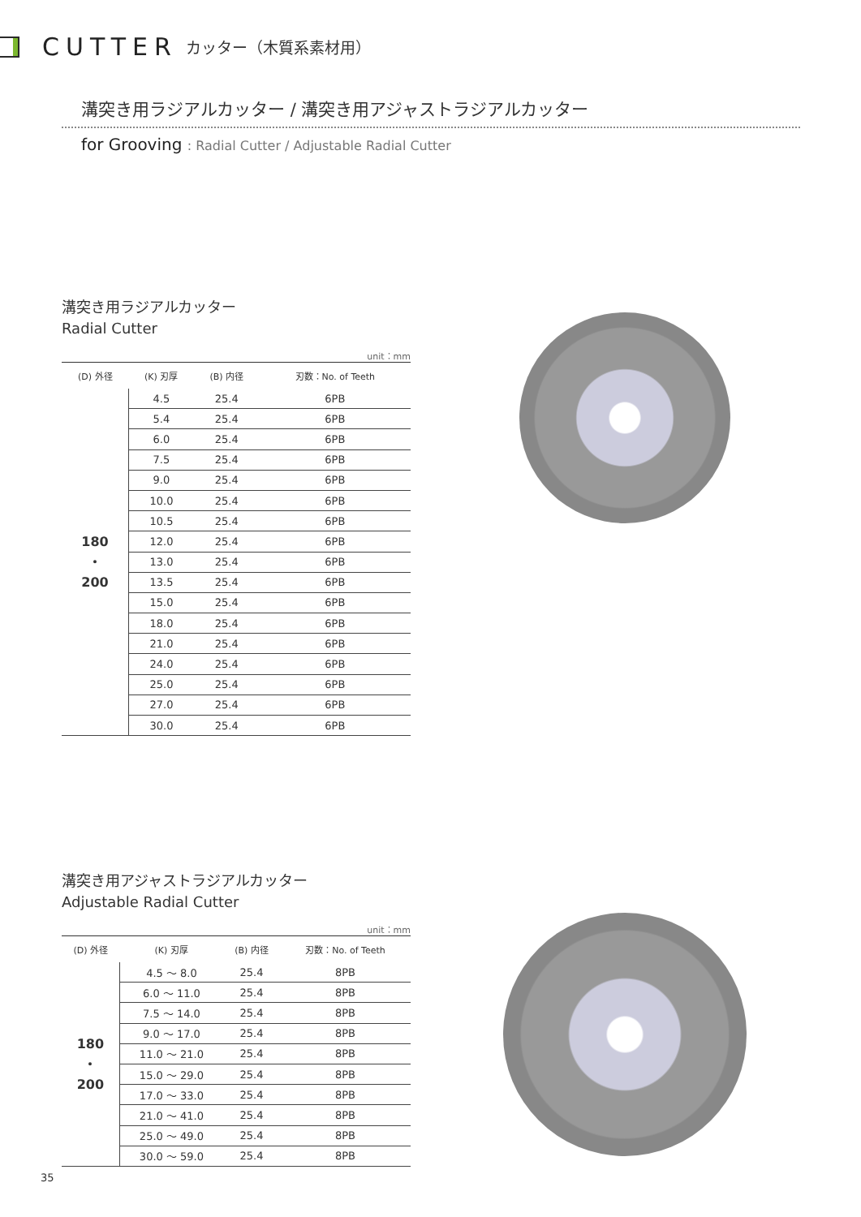CUTTER カッター（木質系素材用）
溝突き用ラジアルカッター / 溝突き用アジャストラジアルカッター
for Grooving : Radial Cutter / Adjustable Radial Cutter
溝突き用ラジアルカッター
Radial Cutter
unit：mm
| (D) 外径 | (K) 刃厚 | (B) 内径 | 刃数：No. of Teeth |
| --- | --- | --- | --- |
| 180 ・ 200 | 4.5 | 25.4 | 6PB |
| | 5.4 | 25.4 | 6PB |
| | 6.0 | 25.4 | 6PB |
| | 7.5 | 25.4 | 6PB |
| | 9.0 | 25.4 | 6PB |
| | 10.0 | 25.4 | 6PB |
| | 10.5 | 25.4 | 6PB |
| | 12.0 | 25.4 | 6PB |
| | 13.0 | 25.4 | 6PB |
| | 13.5 | 25.4 | 6PB |
| | 15.0 | 25.4 | 6PB |
| | 18.0 | 25.4 | 6PB |
| | 21.0 | 25.4 | 6PB |
| | 24.0 | 25.4 | 6PB |
| | 25.0 | 25.4 | 6PB |
| | 27.0 | 25.4 | 6PB |
| | 30.0 | 25.4 | 6PB |
溝突き用アジャストラジアルカッター
Adjustable Radial Cutter
unit：mm
| (D) 外径 | (K) 刃厚 | (B) 内径 | 刃数：No. of Teeth |
| --- | --- | --- | --- |
| 180 ・ 200 | 4.5 ～ 8.0 | 25.4 | 8PB |
| | 6.0 ～ 11.0 | 25.4 | 8PB |
| | 7.5 ～ 14.0 | 25.4 | 8PB |
| | 9.0 ～ 17.0 | 25.4 | 8PB |
| | 11.0 ～ 21.0 | 25.4 | 8PB |
| | 15.0 ～ 29.0 | 25.4 | 8PB |
| | 17.0 ～ 33.0 | 25.4 | 8PB |
| | 21.0 ～ 41.0 | 25.4 | 8PB |
| | 25.0 ～ 49.0 | 25.4 | 8PB |
| | 30.0 ～ 59.0 | 25.4 | 8PB |
35